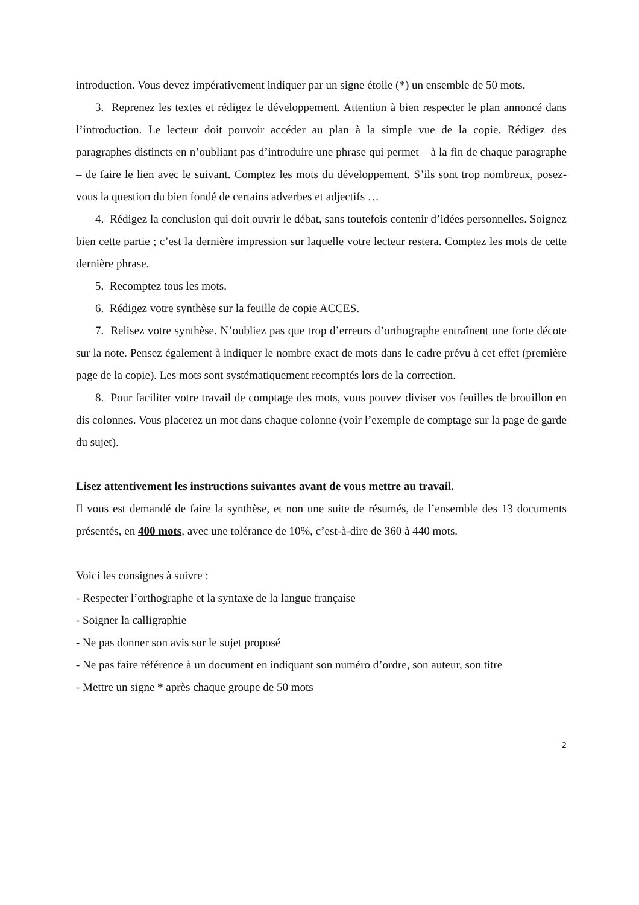introduction. Vous devez impérativement indiquer par un signe étoile (*) un ensemble de 50 mots.
3. Reprenez les textes et rédigez le développement. Attention à bien respecter le plan annoncé dans l’introduction. Le lecteur doit pouvoir accéder au plan à la simple vue de la copie. Rédigez des paragraphes distincts en n’oubliant pas d’introduire une phrase qui permet – à la fin de chaque paragraphe – de faire le lien avec le suivant. Comptez les mots du développement. S’ils sont trop nombreux, posez- vous la question du bien fondé de certains adverbes et adjectifs …
4. Rédigez la conclusion qui doit ouvrir le débat, sans toutefois contenir d’idées personnelles. Soignez bien cette partie ; c’est la dernière impression sur laquelle votre lecteur restera. Comptez les mots de cette dernière phrase.
5. Recomptez tous les mots.
6. Rédigez votre synthèse sur la feuille de copie ACCES.
7. Relisez votre synthèse. N’oubliez pas que trop d’erreurs d’orthographe entraînent une forte décote sur la note. Pensez également à indiquer le nombre exact de mots dans le cadre prévu à cet effet (première page de la copie). Les mots sont systématiquement recomptés lors de la correction.
8. Pour faciliter votre travail de comptage des mots, vous pouvez diviser vos feuilles de brouillon en dis colonnes. Vous placerez un mot dans chaque colonne (voir l’exemple de comptage sur la page de garde du sujet).
Lisez attentivement les instructions suivantes avant de vous mettre au travail.
Il vous est demandé de faire la synthèse, et non une suite de résumés, de l’ensemble des 13 documents présentés, en 400 mots, avec une tolérance de 10%, c’est-à-dire de 360 à 440 mots.
Voici les consignes à suivre :
- Respecter l’orthographe et la syntaxe de la langue française
- Soigner la calligraphie
- Ne pas donner son avis sur le sujet proposé
- Ne pas faire référence à un document en indiquant son numéro d’ordre, son auteur, son titre
- Mettre un signe * après chaque groupe de 50 mots
2